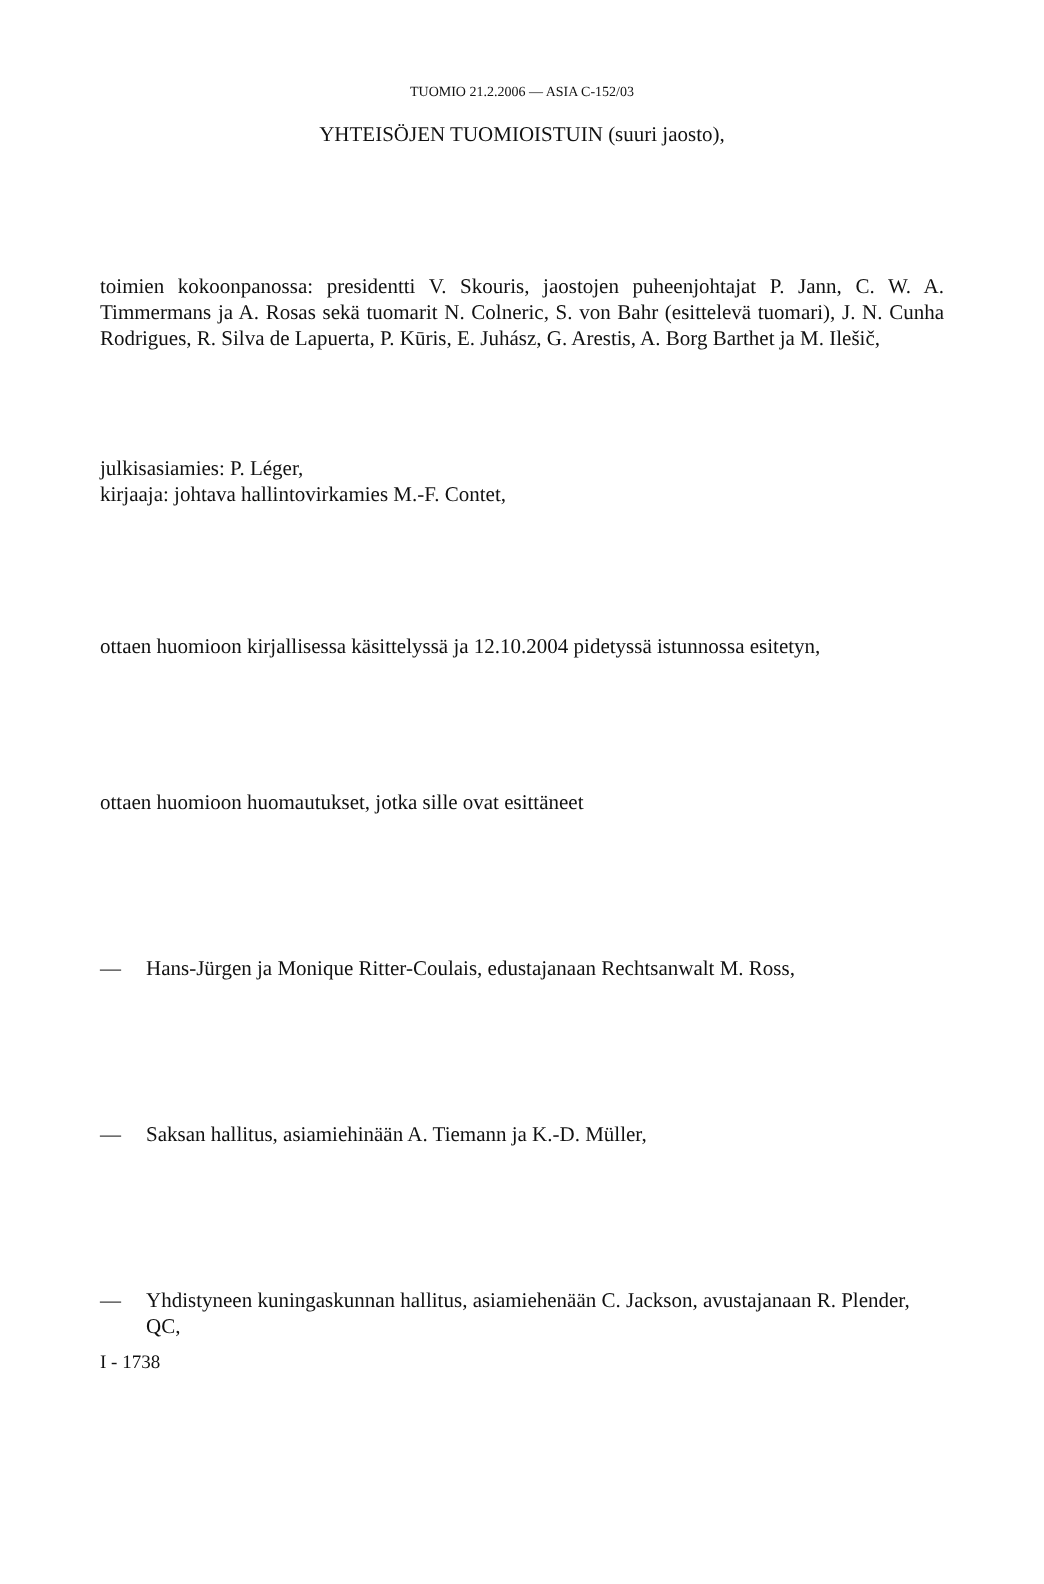TUOMIO 21.2.2006 — ASIA C-152/03
YHTEISÖJEN TUOMIOISTUIN (suuri jaosto),
toimien kokoonpanossa: presidentti V. Skouris, jaostojen puheenjohtajat P. Jann, C. W. A. Timmermans ja A. Rosas sekä tuomarit N. Colneric, S. von Bahr (esittelevä tuomari), J. N. Cunha Rodrigues, R. Silva de Lapuerta, P. Kūris, E. Juhász, G. Arestis, A. Borg Barthet ja M. Ilešič,
julkisasiamies: P. Léger,
kirjaaja: johtava hallintovirkamies M.-F. Contet,
ottaen huomioon kirjallisessa käsittelyssä ja 12.10.2004 pidetyssä istunnossa esitetyn,
ottaen huomioon huomautukset, jotka sille ovat esittäneet
— Hans-Jürgen ja Monique Ritter-Coulais, edustajanaan Rechtsanwalt M. Ross,
— Saksan hallitus, asiamiehinään A. Tiemann ja K.-D. Müller,
— Yhdistyneen kuningaskunnan hallitus, asiamiehenään C. Jackson, avustajanaan R. Plender, QC,
I - 1738